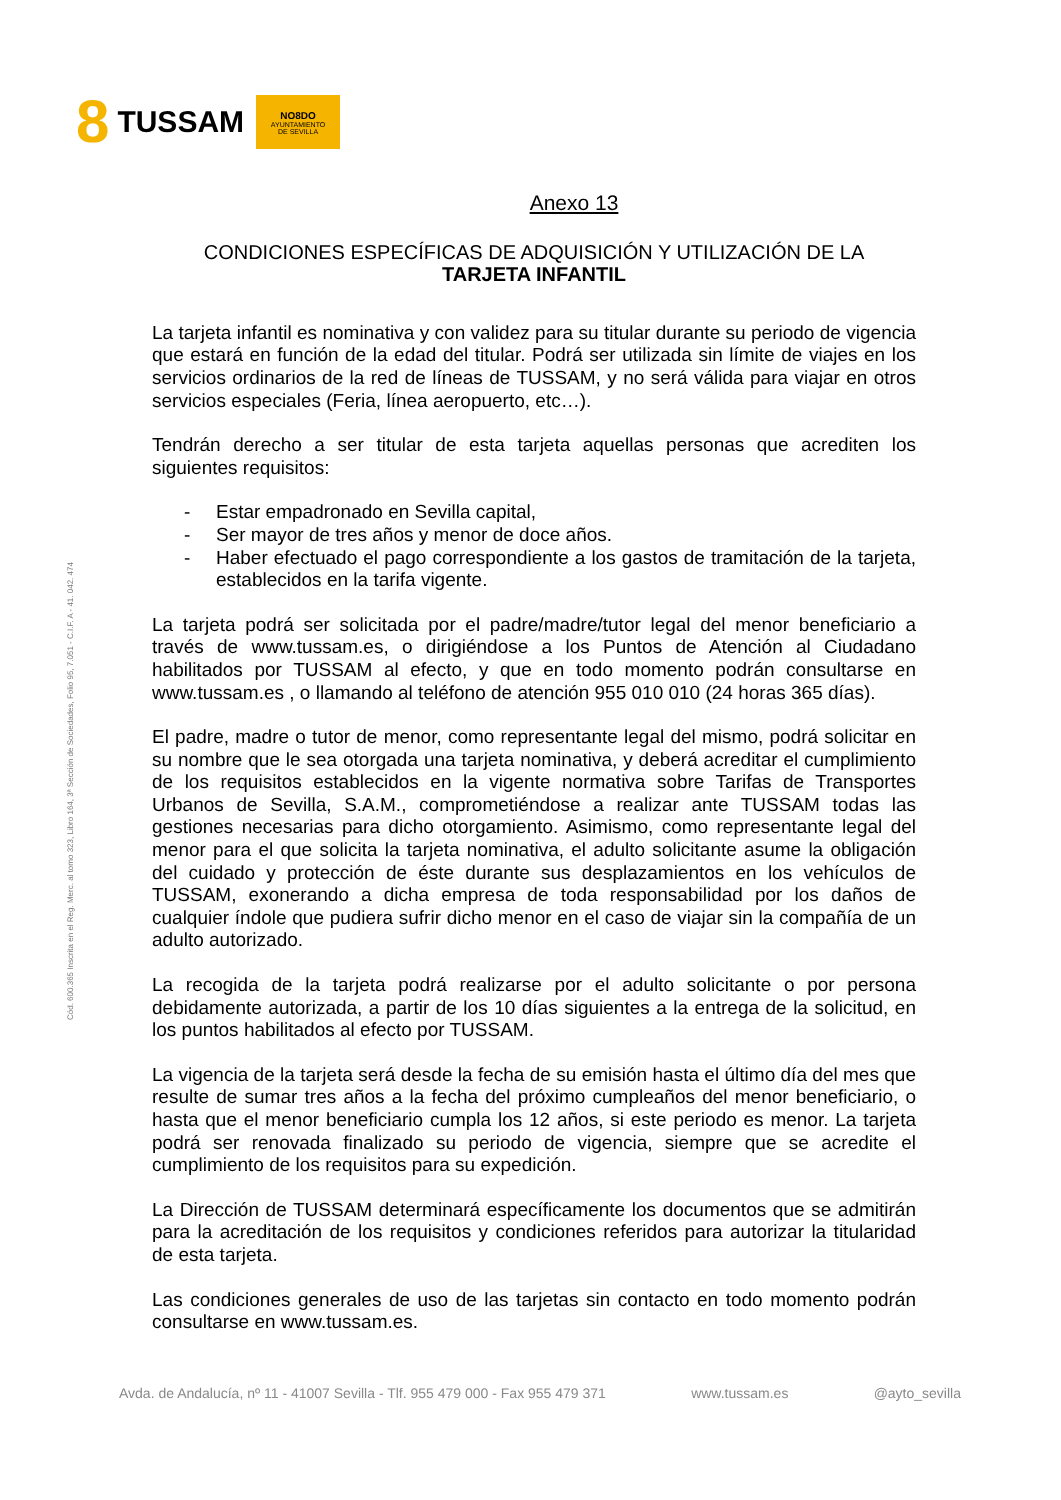8 TUSSAM
NO8DO
AYUNTAMIENTO
DE SEVILLA
Cód. 600.365 Inscrita en el Reg. Merc. al tomo 323, Libro 164, 3ª Sección de Sociedades, Folio 95, 7.051 - C.I.F. A - 41. 042. 474
Anexo 13
CONDICIONES ESPECÍFICAS DE ADQUISICIÓN Y UTILIZACIÓN DE LA
TARJETA INFANTIL
La tarjeta infantil es nominativa y con validez para su titular durante su periodo de vigencia que estará en función de la edad del titular. Podrá ser utilizada sin límite de viajes en los servicios ordinarios de la red de líneas de TUSSAM, y no será válida para viajar en otros servicios especiales (Feria, línea aeropuerto, etc…).
Tendrán derecho a ser titular de esta tarjeta aquellas personas que acrediten los siguientes requisitos:
- Estar empadronado en Sevilla capital,
- Ser mayor de tres años y menor de doce años.
- Haber efectuado el pago correspondiente a los gastos de tramitación de la tarjeta, establecidos en la tarifa vigente.
La tarjeta podrá ser solicitada por el padre/madre/tutor legal del menor beneficiario a través de www.tussam.es, o dirigiéndose a los Puntos de Atención al Ciudadano habilitados por TUSSAM al efecto, y que en todo momento podrán consultarse en www.tussam.es , o llamando al teléfono de atención 955 010 010 (24 horas 365 días).
El padre, madre o tutor de menor, como representante legal del mismo, podrá solicitar en su nombre que le sea otorgada una tarjeta nominativa, y deberá acreditar el cumplimiento de los requisitos establecidos en la vigente normativa sobre Tarifas de Transportes Urbanos de Sevilla, S.A.M., comprometiéndose a realizar ante TUSSAM todas las gestiones necesarias para dicho otorgamiento. Asimismo, como representante legal del menor para el que solicita la tarjeta nominativa, el adulto solicitante asume la obligación del cuidado y protección de éste durante sus desplazamientos en los vehículos de TUSSAM, exonerando a dicha empresa de toda responsabilidad por los daños de cualquier índole que pudiera sufrir dicho menor en el caso de viajar sin la compañía de un adulto autorizado.
La recogida de la tarjeta podrá realizarse por el adulto solicitante o por persona debidamente autorizada, a partir de los 10 días siguientes a la entrega de la solicitud, en los puntos habilitados al efecto por TUSSAM.
La vigencia de la tarjeta será desde la fecha de su emisión hasta el último día del mes que resulte de sumar tres años a la fecha del próximo cumpleaños del menor beneficiario, o hasta que el menor beneficiario cumpla los 12 años, si este periodo es menor. La tarjeta podrá ser renovada finalizado su periodo de vigencia, siempre que se acredite el cumplimiento de los requisitos para su expedición.
La Dirección de TUSSAM determinará específicamente los documentos que se admitirán para la acreditación de los requisitos y condiciones referidos para autorizar la titularidad de esta tarjeta.
Las condiciones generales de uso de las tarjetas sin contacto en todo momento podrán consultarse en www.tussam.es.
Avda. de Andalucía, nº 11 - 41007 Sevilla - Tlf. 955 479 000 - Fax 955 479 371 www.tussam.es @ayto_sevilla